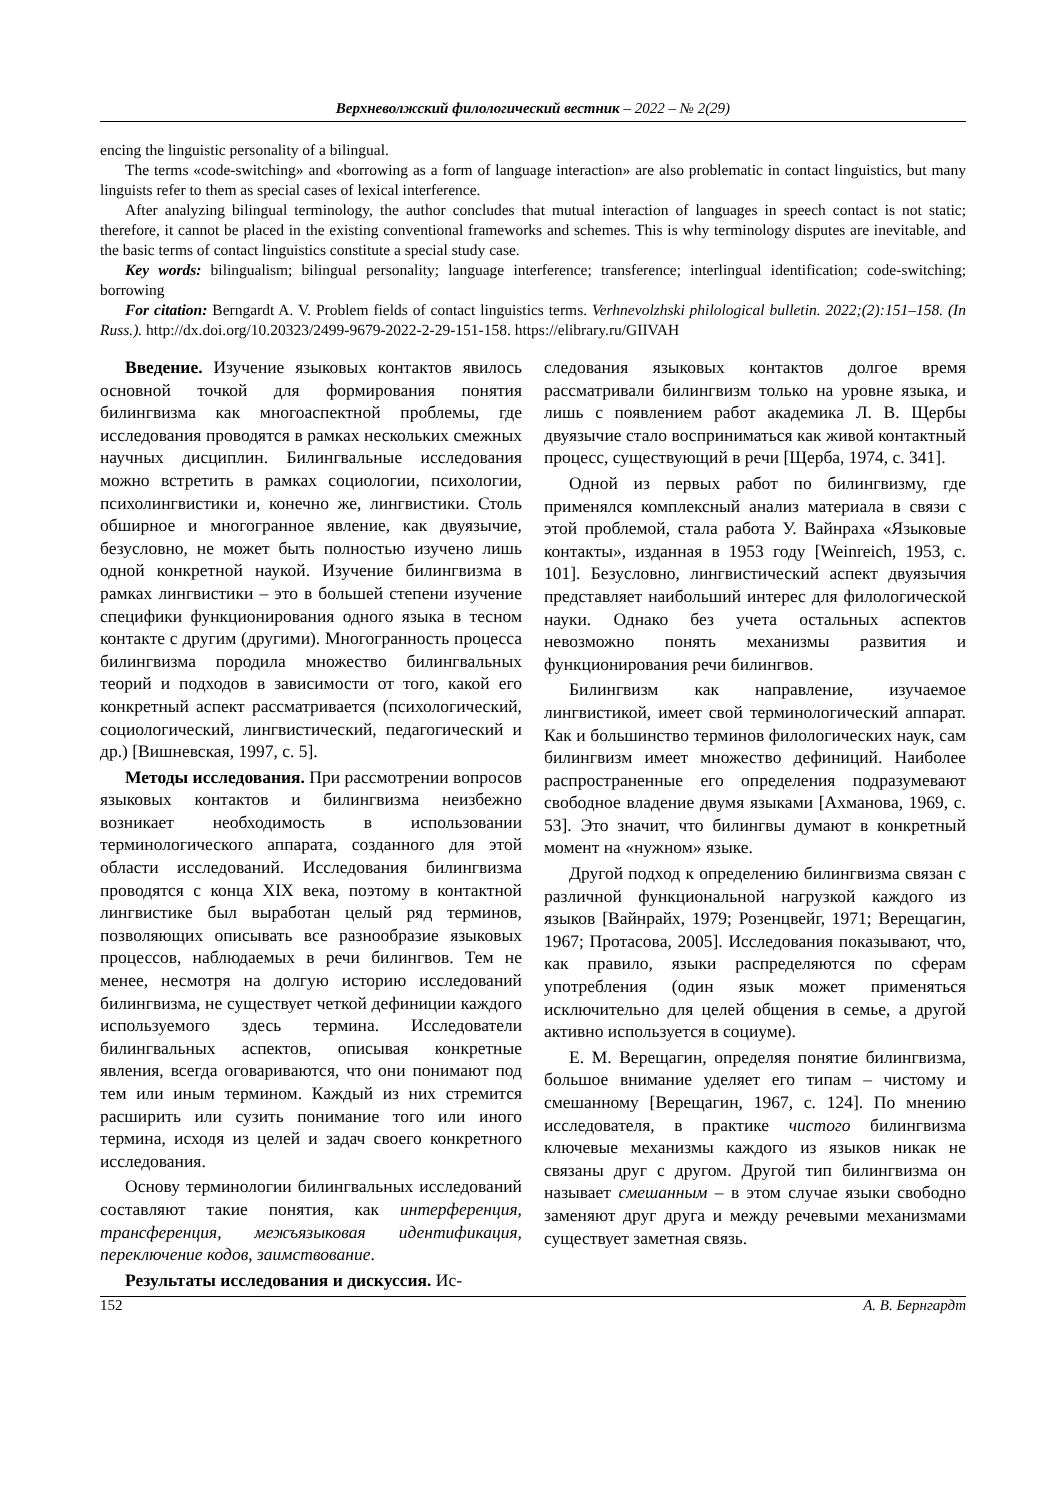Верхневолжский филологический вестник – 2022 – № 2(29)
encing the linguistic personality of a bilingual.
The terms «code-switching» and «borrowing as a form of language interaction» are also problematic in contact linguistics, but many linguists refer to them as special cases of lexical interference.
After analyzing bilingual terminology, the author concludes that mutual interaction of languages in speech contact is not static; therefore, it cannot be placed in the existing conventional frameworks and schemes. This is why terminology disputes are inevitable, and the basic terms of contact linguistics constitute a special study case.
Key words: bilingualism; bilingual personality; language interference; transference; interlingual identification; code-switching; borrowing
For citation: Berngardt A. V. Problem fields of contact linguistics terms. Verhnevolzhski philological bulletin. 2022;(2):151–158. (In Russ.). http://dx.doi.org/10.20323/2499-9679-2022-2-29-151-158. https://elibrary.ru/GIIVAH
Введение. Изучение языковых контактов явилось основной точкой для формирования понятия билингвизма как многоаспектной проблемы, где исследования проводятся в рамках нескольких смежных научных дисциплин. Билингвальные исследования можно встретить в рамках социологии, психологии, психолингвистики и, конечно же, лингвистики. Столь обширное и многогранное явление, как двуязычие, безусловно, не может быть полностью изучено лишь одной конкретной наукой. Изучение билингвизма в рамках лингвистики – это в большей степени изучение специфики функционирования одного языка в тесном контакте с другим (другими). Многогранность процесса билингвизма породила множество билингвальных теорий и подходов в зависимости от того, какой его конкретный аспект рассматривается (психологический, социологический, лингвистический, педагогический и др.) [Вишневская, 1997, с. 5].
Методы исследования. При рассмотрении вопросов языковых контактов и билингвизма неизбежно возникает необходимость в использовании терминологического аппарата, созданного для этой области исследований. Исследования билингвизма проводятся с конца XIX века, поэтому в контактной лингвистике был выработан целый ряд терминов, позволяющих описывать все разнообразие языковых процессов, наблюдаемых в речи билингвов. Тем не менее, несмотря на долгую историю исследований билингвизма, не существует четкой дефиниции каждого используемого здесь термина. Исследователи билингвальных аспектов, описывая конкретные явления, всегда оговариваются, что они понимают под тем или иным термином. Каждый из них стремится расширить или сузить понимание того или иного термина, исходя из целей и задач своего конкретного исследования.
Основу терминологии билингвальных исследований составляют такие понятия, как интерференция, трансференция, межъязыковая идентификация, переключение кодов, заимствование.
Результаты исследования и дискуссия. Ис-
следования языковых контактов долгое время рассматривали билингвизм только на уровне языка, и лишь с появлением работ академика Л. В. Щербы двуязычие стало восприниматься как живой контактный процесс, существующий в речи [Щерба, 1974, с. 341].
Одной из первых работ по билингвизму, где применялся комплексный анализ материала в связи с этой проблемой, стала работа У. Вайнраха «Языковые контакты», изданная в 1953 году [Weinreich, 1953, с. 101]. Безусловно, лингвистический аспект двуязычия представляет наибольший интерес для филологической науки. Однако без учета остальных аспектов невозможно понять механизмы развития и функционирования речи билингвов.
Билингвизм как направление, изучаемое лингвистикой, имеет свой терминологический аппарат. Как и большинство терминов филологических наук, сам билингвизм имеет множество дефиниций. Наиболее распространенные его определения подразумевают свободное владение двумя языками [Ахманова, 1969, с. 53]. Это значит, что билингвы думают в конкретный момент на «нужном» языке.
Другой подход к определению билингвизма связан с различной функциональной нагрузкой каждого из языков [Вайнрайх, 1979; Розенцвейг, 1971; Верещагин, 1967; Протасова, 2005]. Исследования показывают, что, как правило, языки распределяются по сферам употребления (один язык может применяться исключительно для целей общения в семье, а другой активно используется в социуме).
Е. М. Верещагин, определяя понятие билингвизма, большое внимание уделяет его типам – чистому и смешанному [Верещагин, 1967, с. 124]. По мнению исследователя, в практике чистого билингвизма ключевые механизмы каждого из языков никак не связаны друг с другом. Другой тип билингвизма он называет смешанным – в этом случае языки свободно заменяют друг друга и между речевыми механизмами существует заметная связь.
152 А. В. Бернгардт